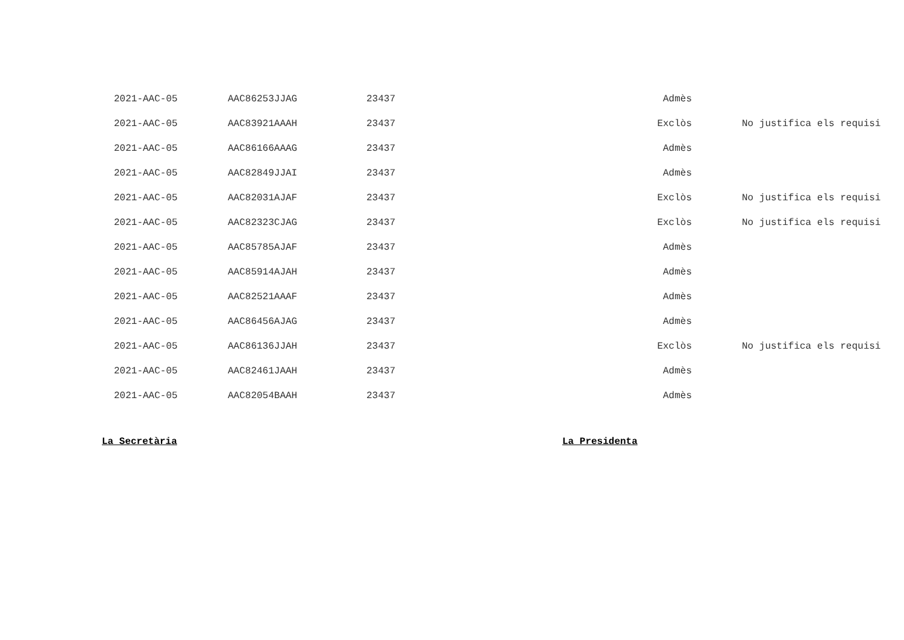| 2021-AAC-05 | AAC86253JJAG | 23437 | Admès | |
| 2021-AAC-05 | AAC83921AAAH | 23437 | Exclòs | No justifica els requisi |
| 2021-AAC-05 | AAC86166AAAG | 23437 | Admès | |
| 2021-AAC-05 | AAC82849JJAI | 23437 | Admès | |
| 2021-AAC-05 | AAC82031AJAF | 23437 | Exclòs | No justifica els requisi |
| 2021-AAC-05 | AAC82323CJAG | 23437 | Exclòs | No justifica els requisi |
| 2021-AAC-05 | AAC85785AJAF | 23437 | Admès | |
| 2021-AAC-05 | AAC85914AJAH | 23437 | Admès | |
| 2021-AAC-05 | AAC82521AAAF | 23437 | Admès | |
| 2021-AAC-05 | AAC86456AJAG | 23437 | Admès | |
| 2021-AAC-05 | AAC86136JJAH | 23437 | Exclòs | No justifica els requisi |
| 2021-AAC-05 | AAC82461JAAH | 23437 | Admès | |
| 2021-AAC-05 | AAC82054BAAH | 23437 | Admès | |
La Secretària La Presidenta